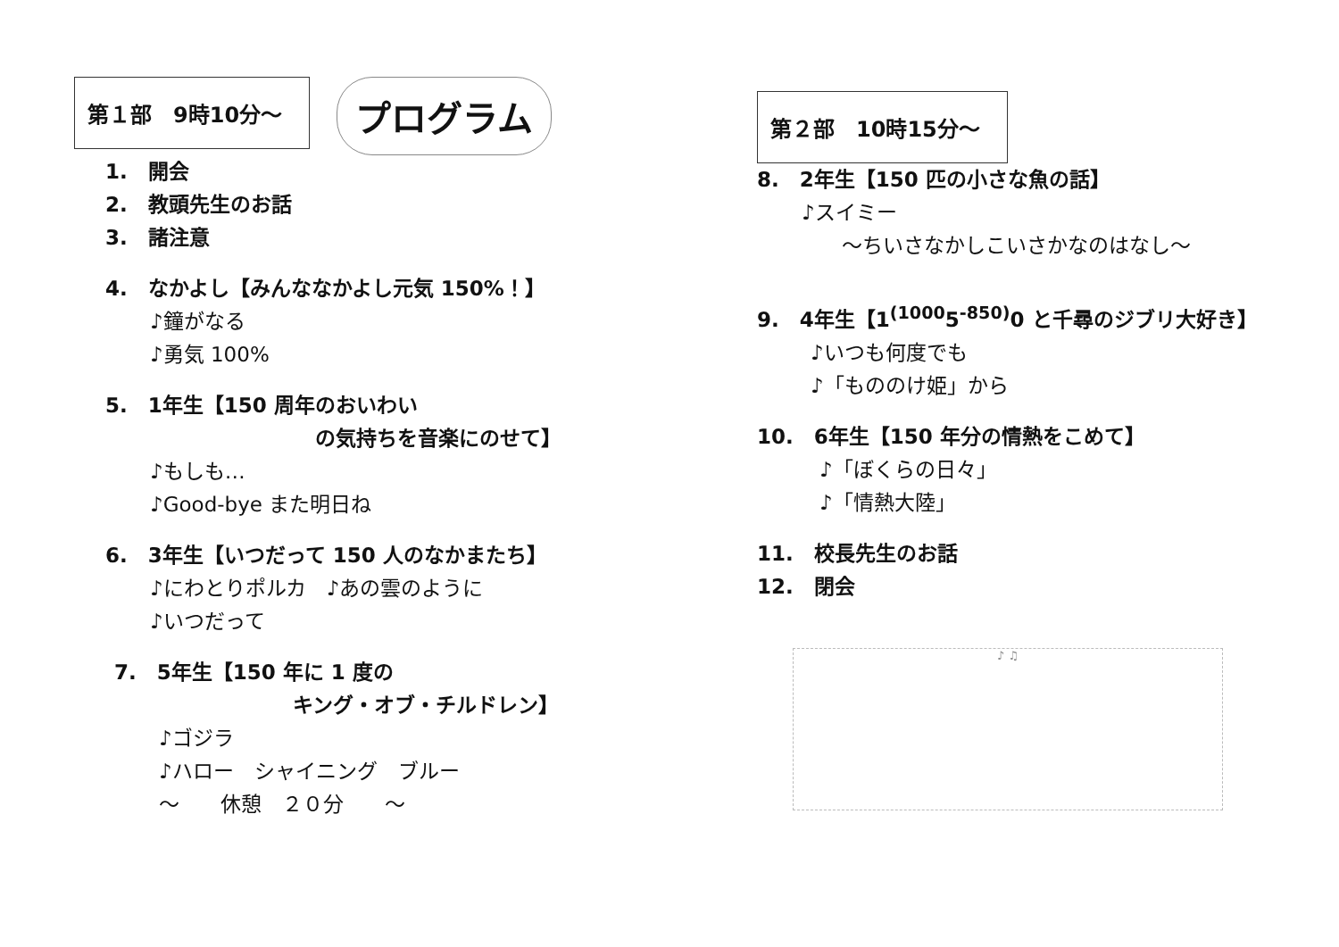第１部　9時10分～ プログラム
1.　開会
2.　教頭先生のお話
3.　諸注意
4.　なかよし【みんななかよし元気 150%！】
♪鐘がなる
♪勇気 100%
5.　1年生【150 周年のおいわい
の気持ちを音楽にのせて】
♪もしも…
♪Good-bye また明日ね
6.　3年生【いつだって 150 人のなかまたち】
♪にわとりポルカ　♪あの雲のように
♪いつだって
7.　5年生【150 年に 1 度の
キング・オブ・チルドレン】
♪ゴジラ
♪ハロー　シャイニング　ブルー
～　　休憩　２０分　　～
第２部　10時15分～
8.　2年生【150 匹の小さな魚の話】
♪スイミー
～ちいさなかしこいさかなのはなし～
9.　4年生【1<sup>(1000</sup>5<sup>-850)</sup>0 と千尋のジブリ大好き】
♪いつも何度でも
♪「もののけ姫」から
10.　6年生【150 年分の情熱をこめて】
♪「ぼくらの日々」
♪「情熱大陸」
11.　校長先生のお話
12.　閉会
♪ ♫